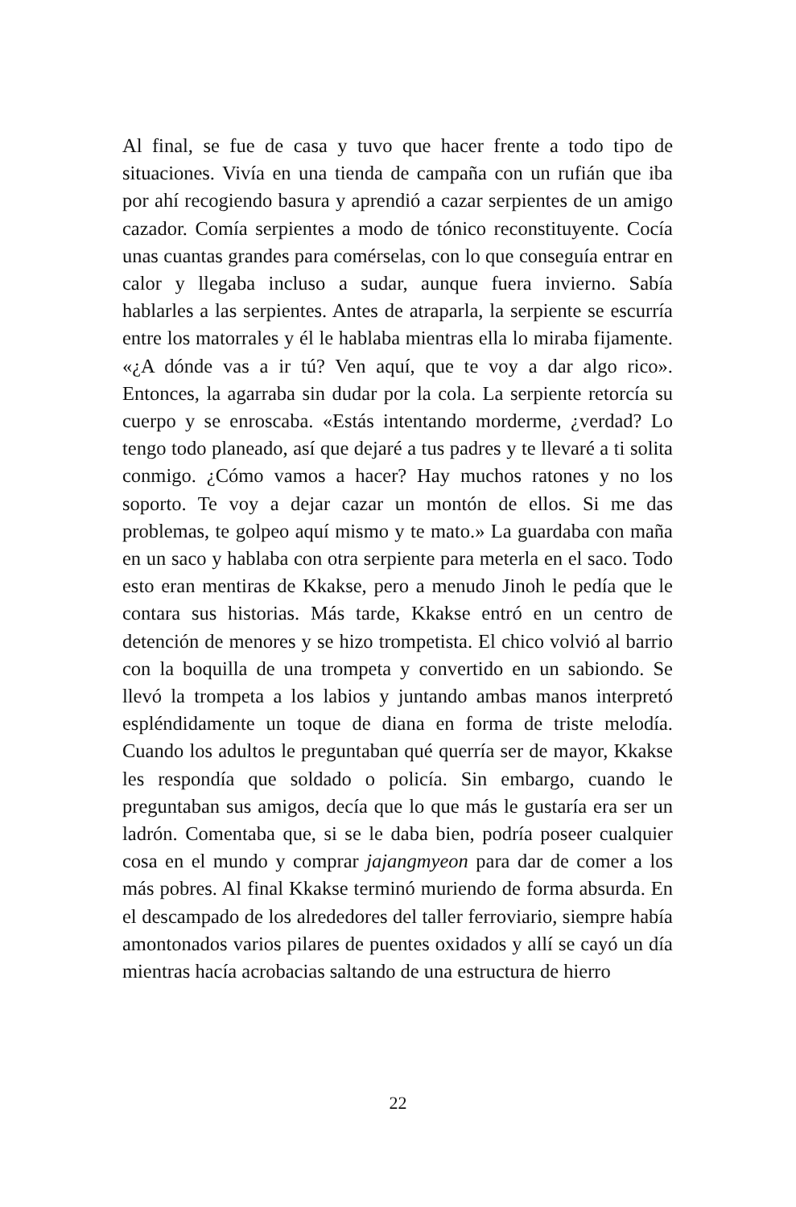Al final, se fue de casa y tuvo que hacer frente a todo tipo de situaciones. Vivía en una tienda de campaña con un rufián que iba por ahí recogiendo basura y aprendió a cazar serpientes de un amigo cazador. Comía serpientes a modo de tónico reconstituyente. Cocía unas cuantas grandes para comérselas, con lo que conseguía entrar en calor y llegaba incluso a sudar, aunque fuera invierno. Sabía hablarles a las serpientes. Antes de atraparla, la serpiente se escurría entre los matorrales y él le hablaba mientras ella lo miraba fijamente. «¿A dónde vas a ir tú? Ven aquí, que te voy a dar algo rico». Entonces, la agarraba sin dudar por la cola. La serpiente retorcía su cuerpo y se enroscaba. «Estás intentando morderme, ¿verdad? Lo tengo todo planeado, así que dejaré a tus padres y te llevaré a ti solita conmigo. ¿Cómo vamos a hacer? Hay muchos ratones y no los soporto. Te voy a dejar cazar un montón de ellos. Si me das problemas, te golpeo aquí mismo y te mato.» La guardaba con maña en un saco y hablaba con otra serpiente para meterla en el saco. Todo esto eran mentiras de Kkakse, pero a menudo Jinoh le pedía que le contara sus historias. Más tarde, Kkakse entró en un centro de detención de menores y se hizo trompetista. El chico volvió al barrio con la boquilla de una trompeta y convertido en un sabiondo. Se llevó la trompeta a los labios y juntando ambas manos interpretó espléndidamente un toque de diana en forma de triste melodía. Cuando los adultos le preguntaban qué querría ser de mayor, Kkakse les respondía que soldado o policía. Sin embargo, cuando le preguntaban sus amigos, decía que lo que más le gustaría era ser un ladrón. Comentaba que, si se le daba bien, podría poseer cualquier cosa en el mundo y comprar jajangmyeon para dar de comer a los más pobres. Al final Kkakse terminó muriendo de forma absurda. En el descampado de los alrededores del taller ferroviario, siempre había amontonados varios pilares de puentes oxidados y allí se cayó un día mientras hacía acrobacias saltando de una estructura de hierro
22